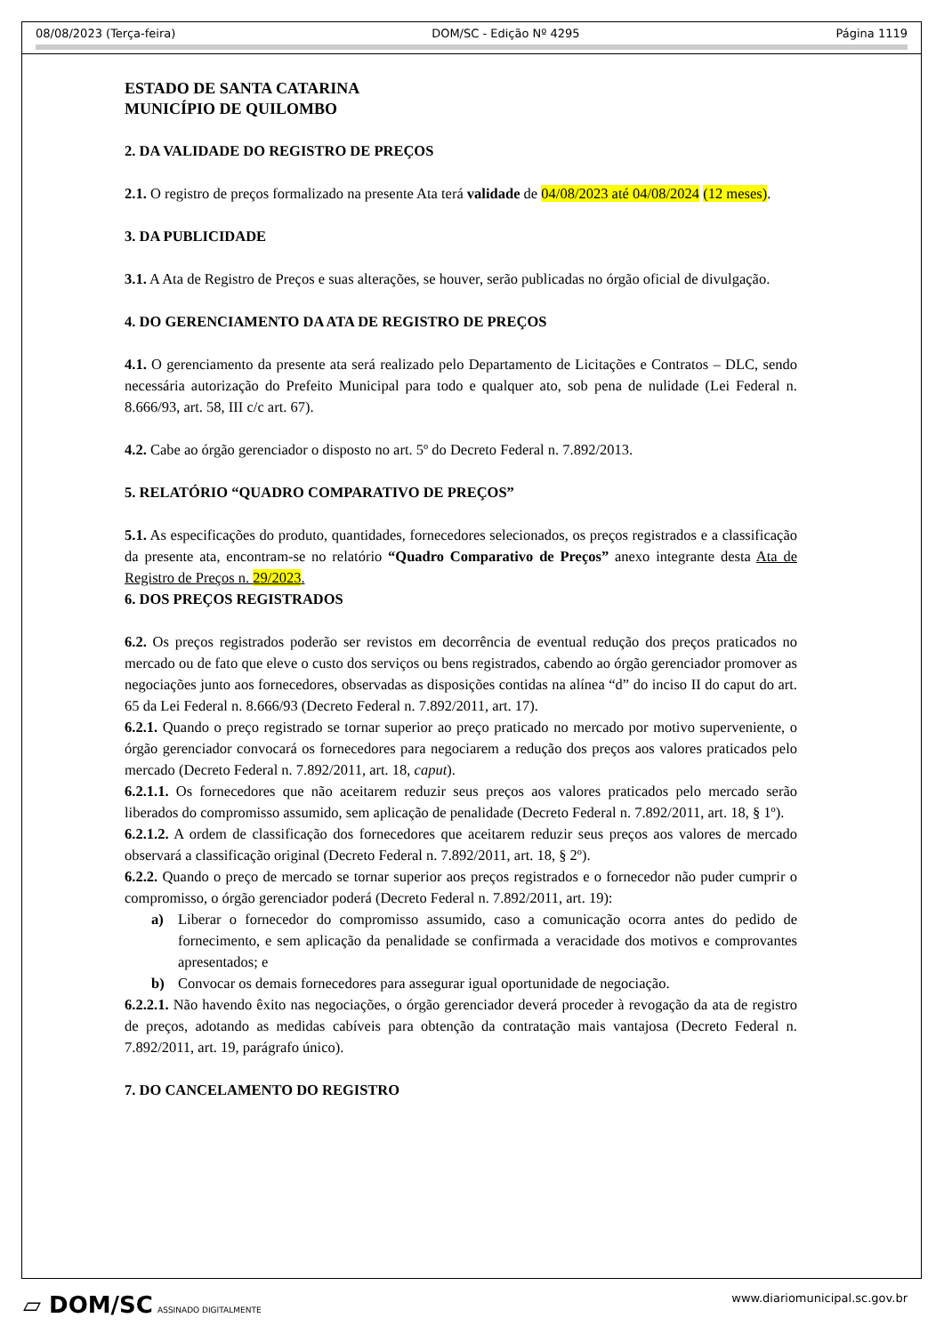08/08/2023 (Terça-feira) DOM/SC - Edição Nº 4295 Página 1119
ESTADO DE SANTA CATARINA
MUNICÍPIO DE QUILOMBO
2. DA VALIDADE DO REGISTRO DE PREÇOS
2.1. O registro de preços formalizado na presente Ata terá validade de 04/08/2023 até 04/08/2024 (12 meses).
3. DA PUBLICIDADE
3.1. A Ata de Registro de Preços e suas alterações, se houver, serão publicadas no órgão oficial de divulgação.
4. DO GERENCIAMENTO DA ATA DE REGISTRO DE PREÇOS
4.1. O gerenciamento da presente ata será realizado pelo Departamento de Licitações e Contratos – DLC, sendo necessária autorização do Prefeito Municipal para todo e qualquer ato, sob pena de nulidade (Lei Federal n. 8.666/93, art. 58, III c/c art. 67).
4.2. Cabe ao órgão gerenciador o disposto no art. 5º do Decreto Federal n. 7.892/2013.
5. RELATÓRIO “QUADRO COMPARATIVO DE PREÇOS”
5.1. As especificações do produto, quantidades, fornecedores selecionados, os preços registrados e a classificação da presente ata, encontram-se no relatório “Quadro Comparativo de Preços” anexo integrante desta Ata de Registro de Preços n. 29/2023.
6. DOS PREÇOS REGISTRADOS
6.2. Os preços registrados poderão ser revistos em decorrência de eventual redução dos preços praticados no mercado ou de fato que eleve o custo dos serviços ou bens registrados, cabendo ao órgão gerenciador promover as negociações junto aos fornecedores, observadas as disposições contidas na alínea “d” do inciso II do caput do art. 65 da Lei Federal n. 8.666/93 (Decreto Federal n. 7.892/2011, art. 17).
6.2.1. Quando o preço registrado se tornar superior ao preço praticado no mercado por motivo superveniente, o órgão gerenciador convocará os fornecedores para negociarem a redução dos preços aos valores praticados pelo mercado (Decreto Federal n. 7.892/2011, art. 18, caput).
6.2.1.1. Os fornecedores que não aceitarem reduzir seus preços aos valores praticados pelo mercado serão liberados do compromisso assumido, sem aplicação de penalidade (Decreto Federal n. 7.892/2011, art. 18, § 1º).
6.2.1.2. A ordem de classificação dos fornecedores que aceitarem reduzir seus preços aos valores de mercado observará a classificação original (Decreto Federal n. 7.892/2011, art. 18, § 2º).
6.2.2. Quando o preço de mercado se tornar superior aos preços registrados e o fornecedor não puder cumprir o compromisso, o órgão gerenciador poderá (Decreto Federal n. 7.892/2011, art. 19):
a) Liberar o fornecedor do compromisso assumido, caso a comunicação ocorra antes do pedido de fornecimento, e sem aplicação da penalidade se confirmada a veracidade dos motivos e comprovantes apresentados; e
b) Convocar os demais fornecedores para assegurar igual oportunidade de negociação.
6.2.2.1. Não havendo êxito nas negociações, o órgão gerenciador deverá proceder à revogação da ata de registro de preços, adotando as medidas cabíveis para obtenção da contratação mais vantajosa (Decreto Federal n. 7.892/2011, art. 19, parágrafo único).
7. DO CANCELAMENTO DO REGISTRO
▱ DOM/SC ASSINADO DIGITALMENTE www.diariomunicipal.sc.gov.br